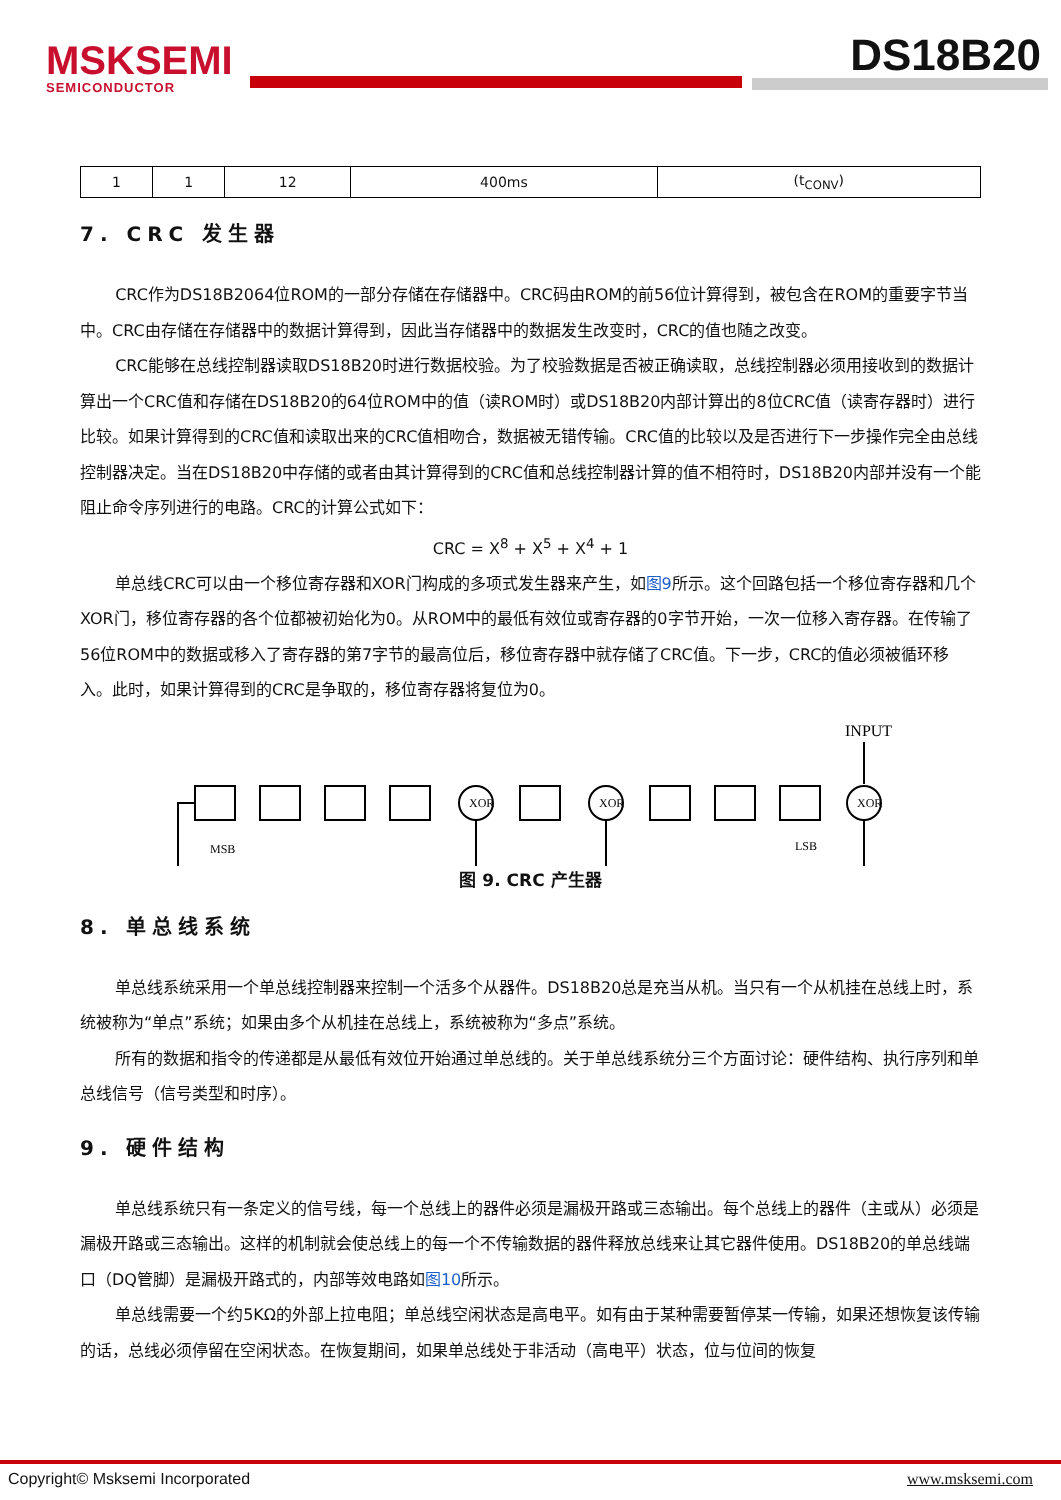MSKSEMI
SEMICONDUCTOR
DS18B20
| 1 | 1 | 12 | 400ms | (t<sub>CONV</sub>) |
7. CRC 发生器
CRC作为DS18B2064位ROM的一部分存储在存储器中。CRC码由ROM的前56位计算得到，被包含在ROM的重要字节当中。CRC由存储在存储器中的数据计算得到，因此当存储器中的数据发生改变时，CRC的值也随之改变。
CRC能够在总线控制器读取DS18B20时进行数据校验。为了校验数据是否被正确读取，总线控制器必须用接收到的数据计算出一个CRC值和存储在DS18B20的64位ROM中的值（读ROM时）或DS18B20内部计算出的8位CRC值（读寄存器时）进行比较。如果计算得到的CRC值和读取出来的CRC值相吻合，数据被无错传输。CRC值的比较以及是否进行下一步操作完全由总线控制器决定。当在DS18B20中存储的或者由其计算得到的CRC值和总线控制器计算的值不相符时，DS18B20内部并没有一个能阻止命令序列进行的电路。CRC的计算公式如下：
CRC = X<sup>8</sup> + X<sup>5</sup> + X<sup>4</sup> + 1
单总线CRC可以由一个移位寄存器和XOR门构成的多项式发生器来产生，如图9所示。这个回路包括一个移位寄存器和几个XOR门，移位寄存器的各个位都被初始化为0。从ROM中的最低有效位或寄存器的0字节开始，一次一位移入寄存器。在传输了56位ROM中的数据或移入了寄存器的第7字节的最高位后，移位寄存器中就存储了CRC值。下一步，CRC的值必须被循环移入。此时，如果计算得到的CRC是争取的，移位寄存器将复位为0。
INPUT
XOR
XOR
XOR
MSB
LSB
图 9. CRC 产生器
8. 单总线系统
单总线系统采用一个单总线控制器来控制一个活多个从器件。DS18B20总是充当从机。当只有一个从机挂在总线上时，系统被称为“单点”系统；如果由多个从机挂在总线上，系统被称为“多点”系统。
所有的数据和指令的传递都是从最低有效位开始通过单总线的。关于单总线系统分三个方面讨论：硬件结构、执行序列和单总线信号（信号类型和时序）。
9. 硬件结构
单总线系统只有一条定义的信号线，每一个总线上的器件必须是漏极开路或三态输出。每个总线上的器件（主或从）必须是漏极开路或三态输出。这样的机制就会使总线上的每一个不传输数据的器件释放总线来让其它器件使用。DS18B20的单总线端口（DQ管脚）是漏极开路式的，内部等效电路如图10所示。
单总线需要一个约5KΩ的外部上拉电阻；单总线空闲状态是高电平。如有由于某种需要暂停某一传输，如果还想恢复该传输的话，总线必须停留在空闲状态。在恢复期间，如果单总线处于非活动（高电平）状态，位与位间的恢复
Copyright© Msksemi Incorporated www.msksemi.com